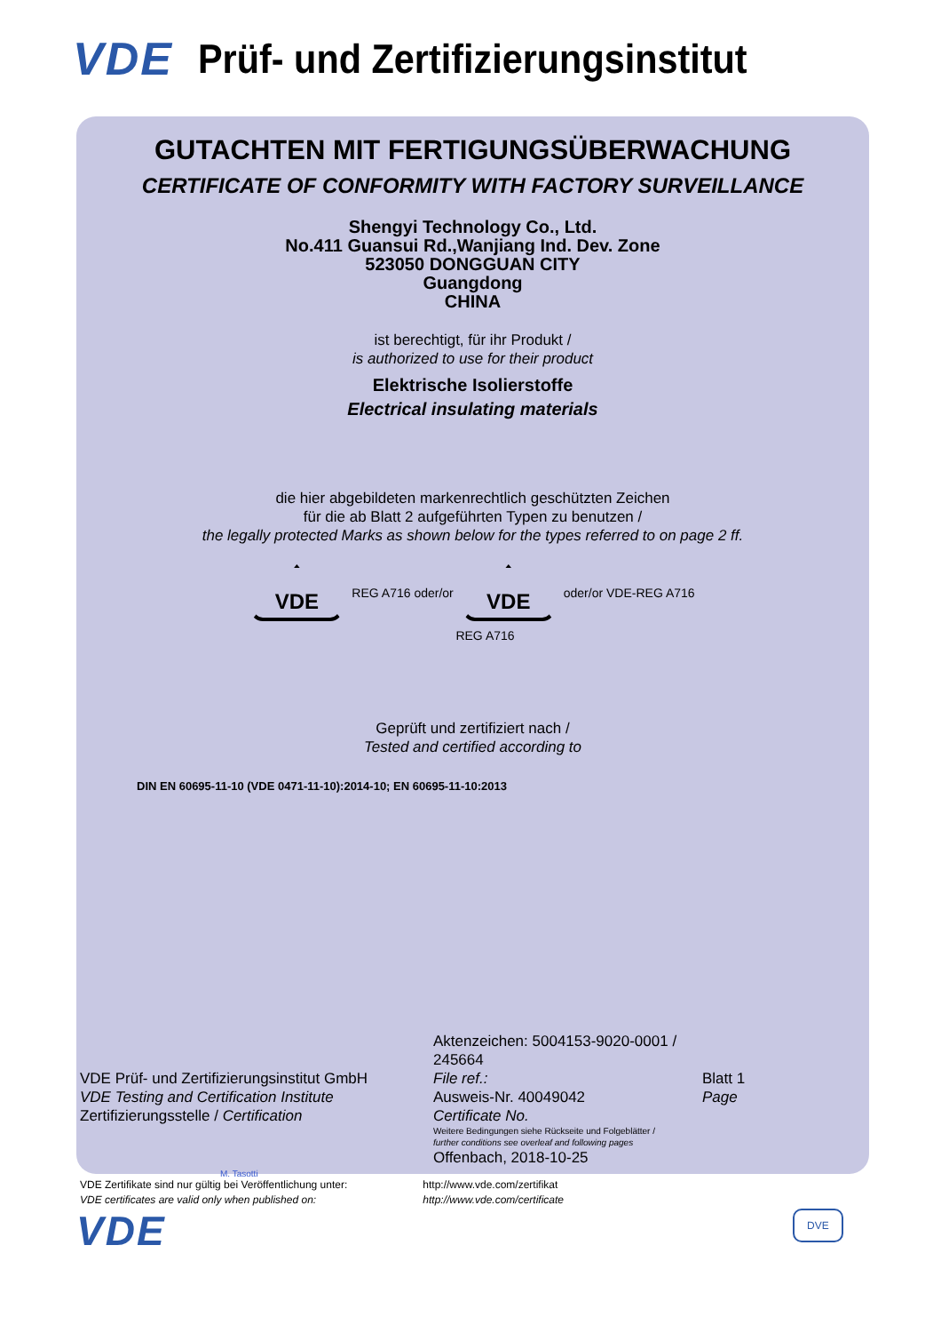VDE Prüf- und Zertifizierungsinstitut
GUTACHTEN MIT FERTIGUNGSÜBERWACHUNG
CERTIFICATE OF CONFORMITY WITH FACTORY SURVEILLANCE
Shengyi Technology Co., Ltd.
No.411 Guansui Rd.,Wanjiang Ind. Dev. Zone
523050 DONGGUAN CITY
Guangdong
CHINA
ist berechtigt, für ihr Produkt /
is authorized to use for their product
Elektrische Isolierstoffe
Electrical insulating materials
die hier abgebildeten markenrechtlich geschützten Zeichen
für die ab Blatt 2 aufgeführten Typen zu benutzen /
the legally protected Marks as shown below for the types referred to on page 2 ff.
VDE
REG A716 oder/or
VDE
oder/or VDE-REG A716
REG A716
Geprüft und zertifiziert nach /
Tested and certified according to
DIN EN 60695-11-10 (VDE 0471-11-10):2014-10; EN 60695-11-10:2013
VDE Prüf- und Zertifizierungsinstitut GmbH
VDE Testing and Certification Institute
Zertifizierungsstelle / Certification
M. Tasotti
Aktenzeichen: 5004153-9020-0001 / 245664
File ref.:
Ausweis-Nr. 40049042
Certificate No.
Weitere Bedingungen siehe Rückseite und Folgeblätter /
further conditions see overleaf and following pages
Offenbach, 2018-10-25
Blatt 1
Page
VDE Zertifikate sind nur gültig bei Veröffentlichung unter:
VDE certificates are valid only when published on:
http://www.vde.com/zertifikat
http://www.vde.com/certificate
VDE DVE